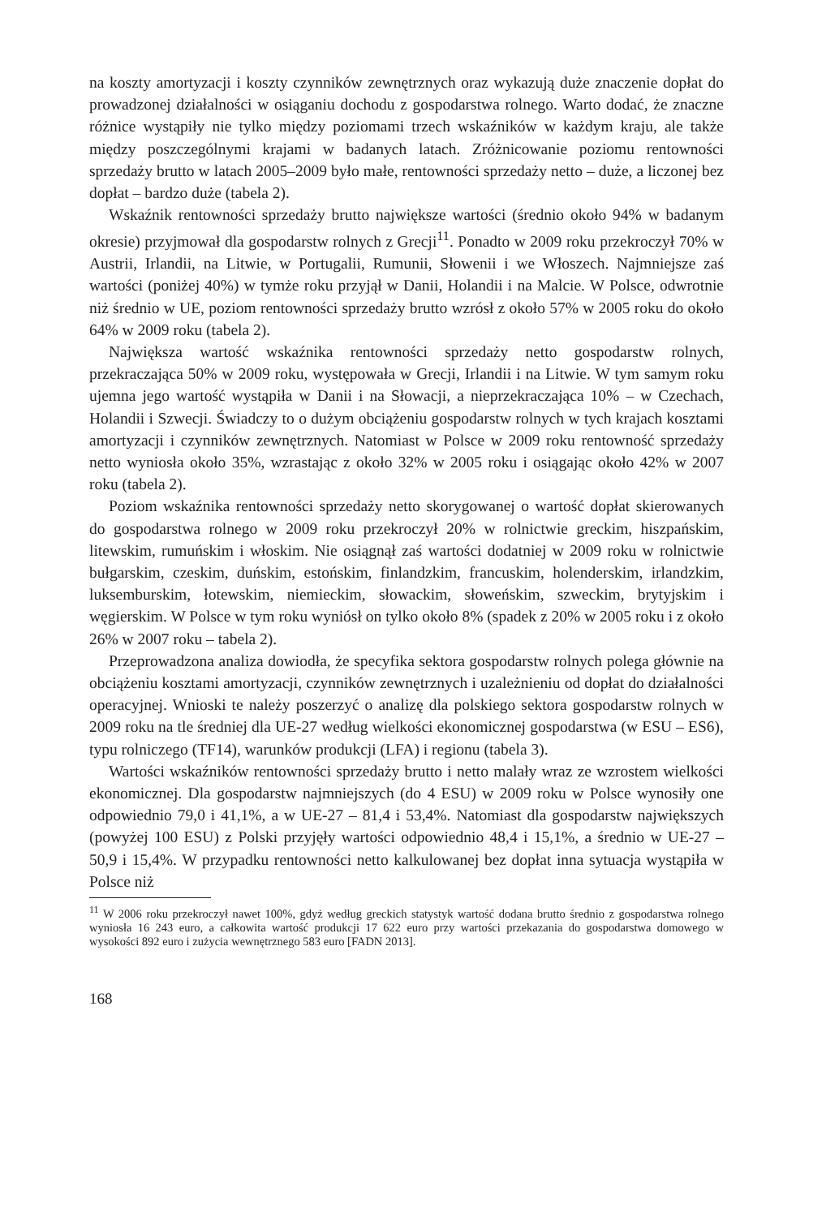na koszty amortyzacji i koszty czynników zewnętrznych oraz wykazują duże znaczenie dopłat do prowadzonej działalności w osiąganiu dochodu z gospodarstwa rolnego. Warto dodać, że znaczne różnice wystąpiły nie tylko między poziomami trzech wskaźników w każdym kraju, ale także między poszczególnymi krajami w badanych latach. Zróżnicowanie poziomu rentowności sprzedaży brutto w latach 2005–2009 było małe, rentowności sprzedaży netto – duże, a liczonej bez dopłat – bardzo duże (tabela 2).
Wskaźnik rentowności sprzedaży brutto największe wartości (średnio około 94% w badanym okresie) przyjmował dla gospodarstw rolnych z Grecji<sup>11</sup>. Ponadto w 2009 roku przekroczył 70% w Austrii, Irlandii, na Litwie, w Portugalii, Rumunii, Słowenii i we Włoszech. Najmniejsze zaś wartości (poniżej 40%) w tymże roku przyjął w Danii, Holandii i na Malcie. W Polsce, odwrotnie niż średnio w UE, poziom rentowności sprzedaży brutto wzrósł z około 57% w 2005 roku do około 64% w 2009 roku (tabela 2).
Największa wartość wskaźnika rentowności sprzedaży netto gospodarstw rolnych, przekraczająca 50% w 2009 roku, występowała w Grecji, Irlandii i na Litwie. W tym samym roku ujemna jego wartość wystąpiła w Danii i na Słowacji, a nieprzekraczająca 10% – w Czechach, Holandii i Szwecji. Świadczy to o dużym obciążeniu gospodarstw rolnych w tych krajach kosztami amortyzacji i czynników zewnętrznych. Natomiast w Polsce w 2009 roku rentowność sprzedaży netto wyniosła około 35%, wzrastając z około 32% w 2005 roku i osiągając około 42% w 2007 roku (tabela 2).
Poziom wskaźnika rentowności sprzedaży netto skorygowanej o wartość dopłat skierowanych do gospodarstwa rolnego w 2009 roku przekroczył 20% w rolnictwie greckim, hiszpańskim, litewskim, rumuńskim i włoskim. Nie osiągnął zaś wartości dodatniej w 2009 roku w rolnictwie bułgarskim, czeskim, duńskim, estońskim, finlandzkim, francuskim, holenderskim, irlandzkim, luksemburskim, łotewskim, niemieckim, słowackim, słoweńskim, szweckim, brytyjskim i węgierskim. W Polsce w tym roku wyniósł on tylko około 8% (spadek z 20% w 2005 roku i z około 26% w 2007 roku – tabela 2).
Przeprowadzona analiza dowiodła, że specyfika sektora gospodarstw rolnych polega głównie na obciążeniu kosztami amortyzacji, czynników zewnętrznych i uzależnieniu od dopłat do działalności operacyjnej. Wnioski te należy poszerzyć o analizę dla polskiego sektora gospodarstw rolnych w 2009 roku na tle średniej dla UE-27 według wielkości ekonomicznej gospodarstwa (w ESU – ES6), typu rolniczego (TF14), warunków produkcji (LFA) i regionu (tabela 3).
Wartości wskaźników rentowności sprzedaży brutto i netto malały wraz ze wzrostem wielkości ekonomicznej. Dla gospodarstw najmniejszych (do 4 ESU) w 2009 roku w Polsce wynosiły one odpowiednio 79,0 i 41,1%, a w UE-27 – 81,4 i 53,4%. Natomiast dla gospodarstw największych (powyżej 100 ESU) z Polski przyjęły wartości odpowiednio 48,4 i 15,1%, a średnio w UE-27 – 50,9 i 15,4%. W przypadku rentowności netto kalkulowanej bez dopłat inna sytuacja wystąpiła w Polsce niż
<sup>11</sup> W 2006 roku przekroczył nawet 100%, gdyż według greckich statystyk wartość dodana brutto średnio z gospodarstwa rolnego wyniosła 16 243 euro, a całkowita wartość produkcji 17 622 euro przy wartości przekazania do gospodarstwa domowego w wysokości 892 euro i zużycia wewnętrznego 583 euro [FADN 2013].
168